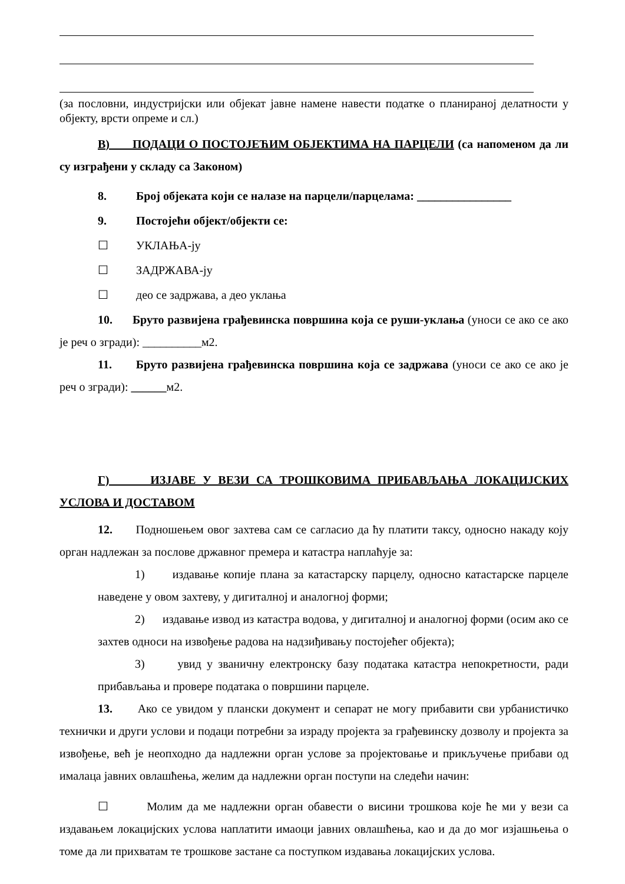(за пословни, индустријски или објекат јавне намене навести податке о планираној делатности у објекту, врсти опреме и сл.)
В) ПОДАЦИ О ПОСТОЈЕЋИМ ОБЈЕКТИМА НА ПАРЦЕЛИ (са напоменом да ли су изграђени у складу са Законом)
8. Број објеката који се налазе на парцели/парцелама: ________________
9. Постојећи објект/објекти се:
☐ УКЛАЊА-ју
☐ ЗАДРЖАВА-ју
☐ део се задржава, а део уклања
10. Бруто развијена грађевинска површина која се руши-уклања (уноси се ако се ако је реч о згради): __________м2.
11. Бруто развијена грађевинска површина која се задржава (уноси се ако се ако је реч о згради): ______м2.
Г) ИЗЈАВЕ У ВЕЗИ СА ТРОШКОВИМА ПРИБАВЉАЊА ЛОКАЦИЈСКИХ УСЛОВА И ДОСТАВОМ
12. Подношењем овог захтева сам се сагласио да ћу платити таксу, односно накаду коју орган надлежан за послове државног премера и катастра наплаћује за:
1) издавање копије плана за катастарску парцелу, односно катастарске парцеле наведене у овом захтеву, у дигиталној и аналогној форми;
2) издавање извод из катастра водова, у дигиталној и аналогној форми (осим ако се захтев односи на извођење радова на надзиђивању постојећег објекта);
3) увид у званичну електронску базу података катастра непокретности, ради прибављања и провере података о површини парцеле.
13. Ако се увидом у плански документ и сепарат не могу прибавити сви урбанистичко технички и други услови и подаци потребни за израду пројекта за грађевинску дозволу и пројекта за извођење, већ је неопходно да надлежни орган услове за пројектовање и прикључење прибави од ималаца јавних овлашћења, желим да надлежни орган поступи на следећи начин:
☐ Молим да ме надлежни орган обавести о висини трошкова које ће ми у вези са издавањем локацијских услова наплатити имаоци јавних овлашћења, као и да до мог изјашњења о томе да ли прихватам те трошкове застане са поступком издавања локацијских услова.